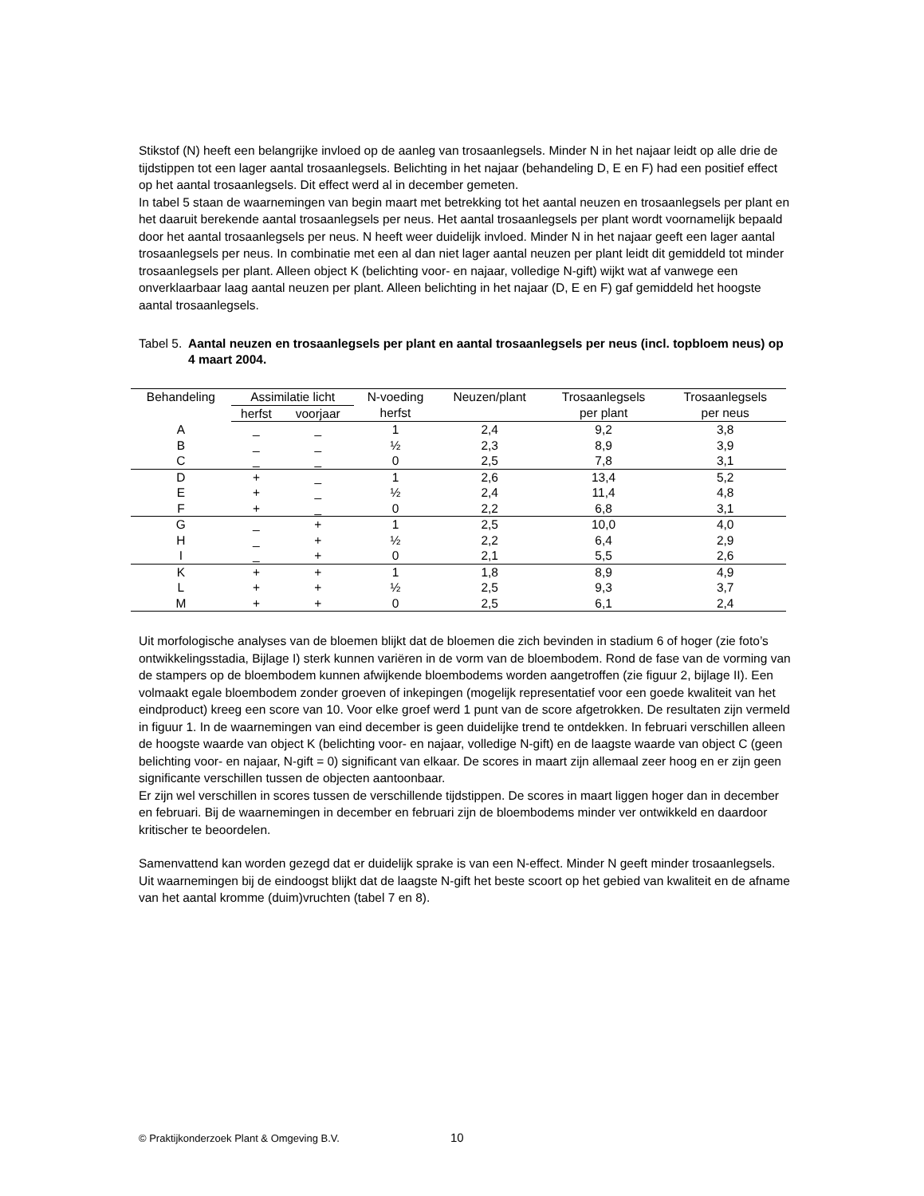Stikstof (N) heeft een belangrijke invloed op de aanleg van trosaanlegsels. Minder N in het najaar leidt op alle drie de tijdstippen tot een lager aantal trosaanlegsels. Belichting in het najaar (behandeling D, E en F) had een positief effect op het aantal trosaanlegsels. Dit effect werd al in december gemeten.
In tabel 5 staan de waarnemingen van begin maart met betrekking tot het aantal neuzen en trosaanlegsels per plant en het daaruit berekende aantal trosaanlegsels per neus. Het aantal trosaanlegsels per plant wordt voornamelijk bepaald door het aantal trosaanlegsels per neus. N heeft weer duidelijk invloed. Minder N in het najaar geeft een lager aantal trosaanlegsels per neus. In combinatie met een al dan niet lager aantal neuzen per plant leidt dit gemiddeld tot minder trosaanlegsels per plant. Alleen object K (belichting voor- en najaar, volledige N-gift) wijkt wat af vanwege een onverklaarbaar laag aantal neuzen per plant. Alleen belichting in het najaar (D, E en F) gaf gemiddeld het hoogste aantal trosaanlegsels.
Tabel 5. Aantal neuzen en trosaanlegsels per plant en aantal trosaanlegsels per neus (incl. topbloem neus) op 4 maart 2004.
| Behandeling | Assimilatie licht | | N-voeding | Neuzen/plant | Trosaanlegsels | Trosaanlegsels |
| --- | --- | --- | --- | --- | --- | --- |
| | herfst | voorjaar | herfst | | per plant | per neus |
| A | _ | _ | 1 | 2,4 | 9,2 | 3,8 |
| B | _ | _ | ½ | 2,3 | 8,9 | 3,9 |
| C | _ | _ | 0 | 2,5 | 7,8 | 3,1 |
| D | + | _ | 1 | 2,6 | 13,4 | 5,2 |
| E | + | _ | ½ | 2,4 | 11,4 | 4,8 |
| F | + | _ | 0 | 2,2 | 6,8 | 3,1 |
| G | _ | + | 1 | 2,5 | 10,0 | 4,0 |
| H | _ | + | ½ | 2,2 | 6,4 | 2,9 |
| I | _ | + | 0 | 2,1 | 5,5 | 2,6 |
| K | + | + | 1 | 1,8 | 8,9 | 4,9 |
| L | + | + | ½ | 2,5 | 9,3 | 3,7 |
| M | + | + | 0 | 2,5 | 6,1 | 2,4 |
Uit morfologische analyses van de bloemen blijkt dat de bloemen die zich bevinden in stadium 6 of hoger (zie foto’s ontwikkelingsstadia, Bijlage I) sterk kunnen variëren in de vorm van de bloembodem. Rond de fase van de vorming van de stampers op de bloembodem kunnen afwijkende bloembodems worden aangetroffen (zie figuur 2, bijlage II). Een volmaakt egale bloembodem zonder groeven of inkepingen (mogelijk representatief voor een goede kwaliteit van het eindproduct) kreeg een score van 10. Voor elke groef werd 1 punt van de score afgetrokken. De resultaten zijn vermeld in figuur 1. In de waarnemingen van eind december is geen duidelijke trend te ontdekken. In februari verschillen alleen de hoogste waarde van object K (belichting voor- en najaar, volledige N-gift) en de laagste waarde van object C (geen belichting voor- en najaar, N-gift = 0) significant van elkaar. De scores in maart zijn allemaal zeer hoog en er zijn geen significante verschillen tussen de objecten aantoonbaar.
Er zijn wel verschillen in scores tussen de verschillende tijdstippen. De scores in maart liggen hoger dan in december en februari. Bij de waarnemingen in december en februari zijn de bloembodems minder ver ontwikkeld en daardoor kritischer te beoordelen.
Samenvattend kan worden gezegd dat er duidelijk sprake is van een N-effect. Minder N geeft minder trosaanlegsels. Uit waarnemingen bij de eindoogst blijkt dat de laagste N-gift het beste scoort op het gebied van kwaliteit en de afname van het aantal kromme (duim)vruchten (tabel 7 en 8).
© Praktijkonderzoek Plant & Omgeving B.V.
10